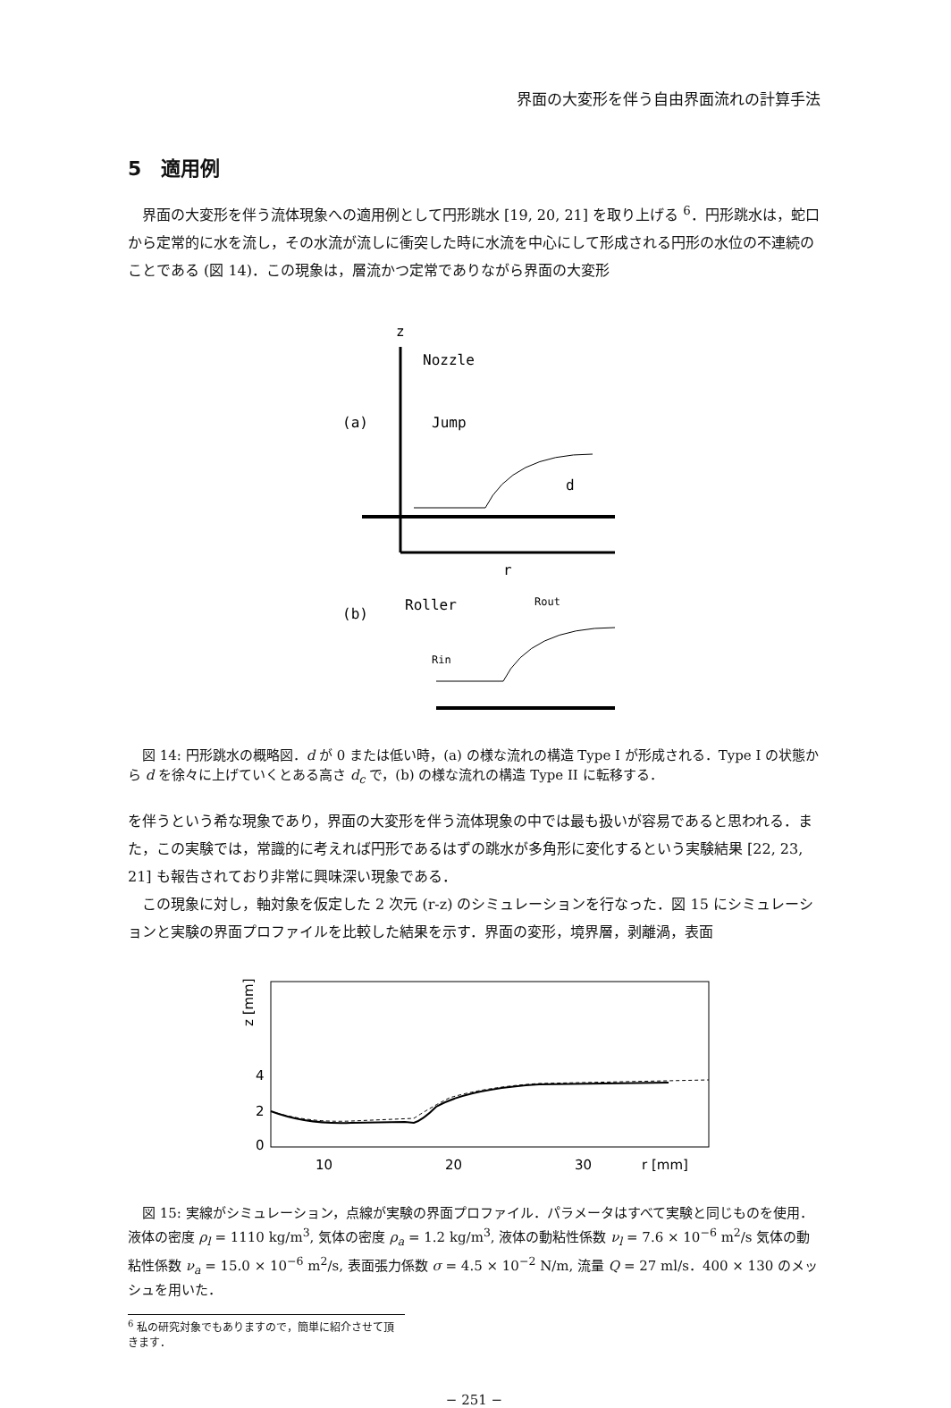界面の大変形を伴う自由界面流れの計算手法
5　適用例
界面の大変形を伴う流体現象への適用例として円形跳水 [19, 20, 21] を取り上げる <sup>6</sup>．円形跳水は，蛇口から定常的に水を流し，その水流が流しに衝突した時に水流を中心にして形成される円形の水位の不連続のことである (図 14)．この現象は，層流かつ定常でありながら界面の大変形
z
Nozzle
(a)
Jump
d
r
(b)
Roller
Rout
Rin
図 14: 円形跳水の概略図．d が 0 または低い時，(a) の様な流れの構造 Type I が形成される．Type I の状態から d を徐々に上げていくとある高さ d<sub>c</sub> で，(b) の様な流れの構造 Type II に転移する．
を伴うという希な現象であり，界面の大変形を伴う流体現象の中では最も扱いが容易であると思われる．また，この実験では，常識的に考えれば円形であるはずの跳水が多角形に変化するという実験結果 [22, 23, 21] も報告されており非常に興味深い現象である．
この現象に対し，軸対象を仮定した 2 次元 (r-z) のシミュレーションを行なった．図 15 にシミュレーションと実験の界面プロファイルを比較した結果を示す．界面の変形，境界層，剥離渦，表面
z [mm]
4
2
0
10
20
30
r [mm]
図 15: 実線がシミュレーション，点線が実験の界面プロファイル．パラメータはすべて実験と同じものを使用．液体の密度 ρ<sub>l</sub> = 1110 kg/m<sup>3</sup>, 気体の密度 ρ<sub>a</sub> = 1.2 kg/m<sup>3</sup>, 液体の動粘性係数 ν<sub>l</sub> = 7.6 × 10<sup>−6</sup> m<sup>2</sup>/s 気体の動粘性係数 ν<sub>a</sub> = 15.0 × 10<sup>−6</sup> m<sup>2</sup>/s, 表面張力係数 σ = 4.5 × 10<sup>−2</sup> N/m, 流量 Q = 27 ml/s．400 × 130 のメッシュを用いた．
<sup>6</sup> 私の研究対象でもありますので，簡単に紹介させて頂きます．
− 251 −